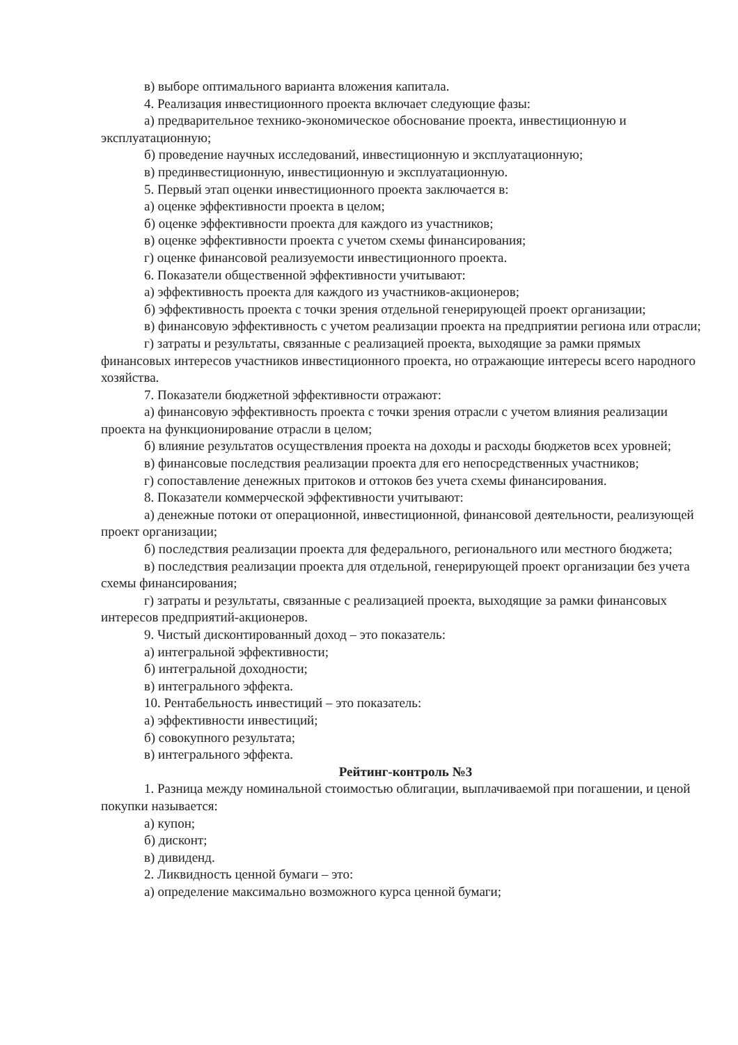в) выборе оптимального варианта вложения капитала.
4. Реализация инвестиционного проекта включает следующие фазы:
а) предварительное технико-экономическое обоснование проекта, инвестиционную и эксплуатационную;
б) проведение научных исследований, инвестиционную и эксплуатационную;
в) прединвестиционную, инвестиционную и эксплуатационную.
5. Первый этап оценки инвестиционного проекта заключается в:
а) оценке эффективности проекта в целом;
б) оценке эффективности проекта для каждого из участников;
в) оценке эффективности проекта с учетом схемы финансирования;
г) оценке финансовой реализуемости инвестиционного проекта.
6. Показатели общественной эффективности учитывают:
а) эффективность проекта для каждого из участников-акционеров;
б) эффективность проекта с точки зрения отдельной генерирующей проект организации;
в) финансовую эффективность с учетом реализации проекта на предприятии региона или отрасли;
г) затраты и результаты, связанные с реализацией проекта, выходящие за рамки прямых финансовых интересов участников инвестиционного проекта, но отражающие интересы всего народного хозяйства.
7. Показатели бюджетной эффективности отражают:
а) финансовую эффективность проекта с точки зрения отрасли с учетом влияния реализации проекта на функционирование отрасли в целом;
б) влияние результатов осуществления проекта на доходы и расходы бюджетов всех уровней;
в) финансовые последствия реализации проекта для его непосредственных участников;
г) сопоставление денежных притоков и оттоков без учета схемы финансирования.
8. Показатели коммерческой эффективности учитывают:
а) денежные потоки от операционной, инвестиционной, финансовой деятельности, реализующей проект организации;
б) последствия реализации проекта для федерального, регионального или местного бюджета;
в) последствия реализации проекта для отдельной, генерирующей проект организации без учета схемы финансирования;
г) затраты и результаты, связанные с реализацией проекта, выходящие за рамки финансовых интересов предприятий-акционеров.
9. Чистый дисконтированный доход – это показатель:
а) интегральной эффективности;
б) интегральной доходности;
в) интегрального эффекта.
10. Рентабельность инвестиций – это показатель:
а) эффективности инвестиций;
б) совокупного результата;
в) интегрального эффекта.
Рейтинг-контроль №3
1. Разница между номинальной стоимостью облигации, выплачиваемой при погашении, и ценой покупки называется:
а) купон;
б) дисконт;
в) дивиденд.
2. Ликвидность ценной бумаги – это:
а) определение максимально возможного курса ценной бумаги;